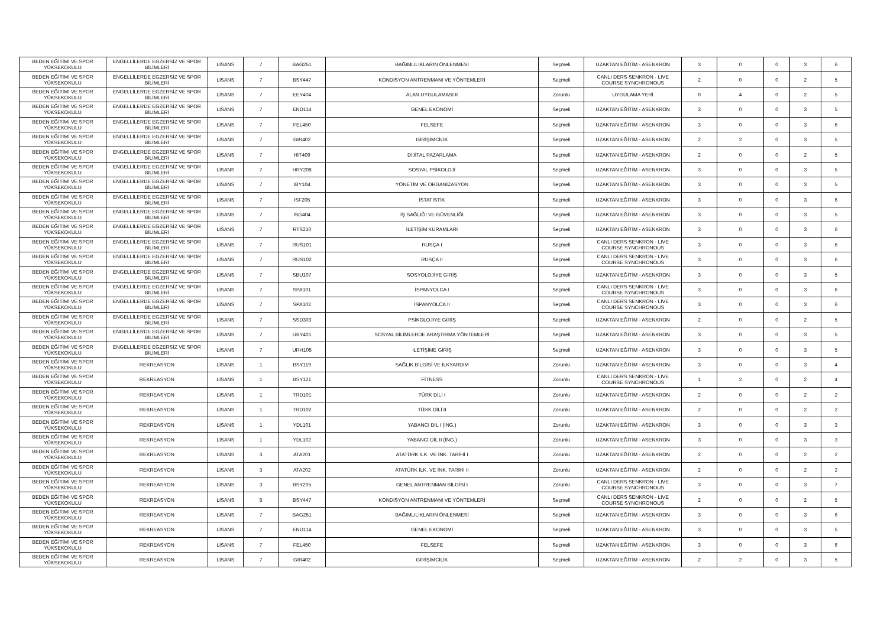| BEDEN EĞİTİMİ VE SPOR YÜKSEKOKULU | ENGELLİLERDE EGZERSİZ VE SPOR BİLİMLERİ | LİSANS | 7 | BAG251 | BAĞIMLILIKLARIN ÖNLENMESİ | Seçmeli | UZAKTAN EĞİTİM - ASENKRON | 3 | 0 | 0 | 3 | 6 |
| BEDEN EĞİTİMİ VE SPOR YÜKSEKOKULU | ENGELLİLERDE EGZERSİZ VE SPOR BİLİMLERİ | LİSANS | 7 | BSY447 | KONDİSYON ANTRENMANI VE YÖNTEMLERİ | Seçmeli | CANLI DERS SENKRON - LIVE COURSE SYNCHRONOUS | 2 | 0 | 0 | 2 | 5 |
| BEDEN EĞİTİMİ VE SPOR YÜKSEKOKULU | ENGELLİLERDE EGZERSİZ VE SPOR BİLİMLERİ | LİSANS | 7 | EEY404 | ALAN UYGULAMASI II | Zorunlu | UYGULAMA YERİ | 0 | 4 | 0 | 2 | 5 |
| BEDEN EĞİTİMİ VE SPOR YÜKSEKOKULU | ENGELLİLERDE EGZERSİZ VE SPOR BİLİMLERİ | LİSANS | 7 | END114 | GENEL EKONOMİ | Seçmeli | UZAKTAN EĞİTİM - ASENKRON | 3 | 0 | 0 | 3 | 5 |
| BEDEN EĞİTİMİ VE SPOR YÜKSEKOKULU | ENGELLİLERDE EGZERSİZ VE SPOR BİLİMLERİ | LİSANS | 7 | FEL450 | FELSEFE | Seçmeli | UZAKTAN EĞİTİM - ASENKRON | 3 | 0 | 0 | 3 | 6 |
| BEDEN EĞİTİMİ VE SPOR YÜKSEKOKULU | ENGELLİLERDE EGZERSİZ VE SPOR BİLİMLERİ | LİSANS | 7 | GIR402 | GİRİŞİMCİLİK | Seçmeli | UZAKTAN EĞİTİM - ASENKRON | 2 | 2 | 0 | 3 | 5 |
| BEDEN EĞİTİMİ VE SPOR YÜKSEKOKULU | ENGELLİLERDE EGZERSİZ VE SPOR BİLİMLERİ | LİSANS | 7 | HIT409 | DİJİTAL PAZARLAMA | Seçmeli | UZAKTAN EĞİTİM - ASENKRON | 2 | 0 | 0 | 2 | 5 |
| BEDEN EĞİTİMİ VE SPOR YÜKSEKOKULU | ENGELLİLERDE EGZERSİZ VE SPOR BİLİMLERİ | LİSANS | 7 | HRY208 | SOSYAL PSİKOLOJİ | Seçmeli | UZAKTAN EĞİTİM - ASENKRON | 3 | 0 | 0 | 3 | 5 |
| BEDEN EĞİTİMİ VE SPOR YÜKSEKOKULU | ENGELLİLERDE EGZERSİZ VE SPOR BİLİMLERİ | LİSANS | 7 | IBY104 | YÖNETİM VE ORGANİZASYON | Seçmeli | UZAKTAN EĞİTİM - ASENKRON | 3 | 0 | 0 | 3 | 5 |
| BEDEN EĞİTİMİ VE SPOR YÜKSEKOKULU | ENGELLİLERDE EGZERSİZ VE SPOR BİLİMLERİ | LİSANS | 7 | ISF205 | İSTATİSTİK | Seçmeli | UZAKTAN EĞİTİM - ASENKRON | 3 | 0 | 0 | 3 | 6 |
| BEDEN EĞİTİMİ VE SPOR YÜKSEKOKULU | ENGELLİLERDE EGZERSİZ VE SPOR BİLİMLERİ | LİSANS | 7 | ISG404 | İŞ SAĞLIĞI VE GÜVENLİĞİ | Seçmeli | UZAKTAN EĞİTİM - ASENKRON | 3 | 0 | 0 | 3 | 5 |
| BEDEN EĞİTİMİ VE SPOR YÜKSEKOKULU | ENGELLİLERDE EGZERSİZ VE SPOR BİLİMLERİ | LİSANS | 7 | RTS210 | İLETİŞİM KURAMLARI | Seçmeli | UZAKTAN EĞİTİM - ASENKRON | 3 | 0 | 0 | 3 | 6 |
| BEDEN EĞİTİMİ VE SPOR YÜKSEKOKULU | ENGELLİLERDE EGZERSİZ VE SPOR BİLİMLERİ | LİSANS | 7 | RUS101 | RUSÇA I | Seçmeli | CANLI DERS SENKRON - LIVE COURSE SYNCHRONOUS | 3 | 0 | 0 | 3 | 6 |
| BEDEN EĞİTİMİ VE SPOR YÜKSEKOKULU | ENGELLİLERDE EGZERSİZ VE SPOR BİLİMLERİ | LİSANS | 7 | RUS102 | RUSÇA II | Seçmeli | CANLI DERS SENKRON - LIVE COURSE SYNCHRONOUS | 3 | 0 | 0 | 3 | 6 |
| BEDEN EĞİTİMİ VE SPOR YÜKSEKOKULU | ENGELLİLERDE EGZERSİZ VE SPOR BİLİMLERİ | LİSANS | 7 | SBU107 | SOSYOLOJİYE GİRİŞ | Seçmeli | UZAKTAN EĞİTİM - ASENKRON | 3 | 0 | 0 | 3 | 5 |
| BEDEN EĞİTİMİ VE SPOR YÜKSEKOKULU | ENGELLİLERDE EGZERSİZ VE SPOR BİLİMLERİ | LİSANS | 7 | SPA101 | İSPANYOLCA I | Seçmeli | CANLI DERS SENKRON - LIVE COURSE SYNCHRONOUS | 3 | 0 | 0 | 3 | 6 |
| BEDEN EĞİTİMİ VE SPOR YÜKSEKOKULU | ENGELLİLERDE EGZERSİZ VE SPOR BİLİMLERİ | LİSANS | 7 | SPA102 | İSPANYOLCA II | Seçmeli | CANLI DERS SENKRON - LIVE COURSE SYNCHRONOUS | 3 | 0 | 0 | 3 | 6 |
| BEDEN EĞİTİMİ VE SPOR YÜKSEKOKULU | ENGELLİLERDE EGZERSİZ VE SPOR BİLİMLERİ | LİSANS | 7 | SSD303 | PSİKOLOJİYE GİRİŞ | Seçmeli | UZAKTAN EĞİTİM - ASENKRON | 2 | 0 | 0 | 2 | 5 |
| BEDEN EĞİTİMİ VE SPOR YÜKSEKOKULU | ENGELLİLERDE EGZERSİZ VE SPOR BİLİMLERİ | LİSANS | 7 | UBY401 | SOSYAL BİLİMLERDE ARAŞTIRMA YÖNTEMLERİ | Seçmeli | UZAKTAN EĞİTİM - ASENKRON | 3 | 0 | 0 | 3 | 5 |
| BEDEN EĞİTİMİ VE SPOR YÜKSEKOKULU | ENGELLİLERDE EGZERSİZ VE SPOR BİLİMLERİ | LİSANS | 7 | URH105 | İLETİŞİME GİRİŞ | Seçmeli | UZAKTAN EĞİTİM - ASENKRON | 3 | 0 | 0 | 3 | 5 |
| BEDEN EĞİTİMİ VE SPOR YÜKSEKOKULU | REKREASYON | LİSANS | 1 | BSY119 | SAĞLIK BİLGİSİ VE İLKYARDIM | Zorunlu | UZAKTAN EĞİTİM - ASENKRON | 3 | 0 | 0 | 3 | 4 |
| BEDEN EĞİTİMİ VE SPOR YÜKSEKOKULU | REKREASYON | LİSANS | 1 | BSY121 | FİTNESS | Zorunlu | CANLI DERS SENKRON - LIVE COURSE SYNCHRONOUS | 1 | 2 | 0 | 2 | 4 |
| BEDEN EĞİTİMİ VE SPOR YÜKSEKOKULU | REKREASYON | LİSANS | 1 | TRD101 | TÜRK DİLİ I | Zorunlu | UZAKTAN EĞİTİM - ASENKRON | 2 | 0 | 0 | 2 | 2 |
| BEDEN EĞİTİMİ VE SPOR YÜKSEKOKULU | REKREASYON | LİSANS | 1 | TRD102 | TÜRK DİLİ II | Zorunlu | UZAKTAN EĞİTİM - ASENKRON | 2 | 0 | 0 | 2 | 2 |
| BEDEN EĞİTİMİ VE SPOR YÜKSEKOKULU | REKREASYON | LİSANS | 1 | YDL101 | YABANCI DİL I (İNG.) | Zorunlu | UZAKTAN EĞİTİM - ASENKRON | 3 | 0 | 0 | 3 | 3 |
| BEDEN EĞİTİMİ VE SPOR YÜKSEKOKULU | REKREASYON | LİSANS | 1 | YDL102 | YABANCI DİL II (İNG.) | Zorunlu | UZAKTAN EĞİTİM - ASENKRON | 3 | 0 | 0 | 3 | 3 |
| BEDEN EĞİTİMİ VE SPOR YÜKSEKOKULU | REKREASYON | LİSANS | 3 | ATA201 | ATATÜRK İLK. VE İNK. TARİHİ I | Zorunlu | UZAKTAN EĞİTİM - ASENKRON | 2 | 0 | 0 | 2 | 2 |
| BEDEN EĞİTİMİ VE SPOR YÜKSEKOKULU | REKREASYON | LİSANS | 3 | ATA202 | ATATÜRK İLK. VE İNK. TARİHİ II | Zorunlu | UZAKTAN EĞİTİM - ASENKRON | 2 | 0 | 0 | 2 | 2 |
| BEDEN EĞİTİMİ VE SPOR YÜKSEKOKULU | REKREASYON | LİSANS | 3 | BSY205 | GENEL ANTRENMAN BİLGİSİ I | Zorunlu | CANLI DERS SENKRON - LIVE COURSE SYNCHRONOUS | 3 | 0 | 0 | 3 | 7 |
| BEDEN EĞİTİMİ VE SPOR YÜKSEKOKULU | REKREASYON | LİSANS | 5 | BSY447 | KONDİSYON ANTRENMANI VE YÖNTEMLERİ | Seçmeli | CANLI DERS SENKRON - LIVE COURSE SYNCHRONOUS | 2 | 0 | 0 | 2 | 5 |
| BEDEN EĞİTİMİ VE SPOR YÜKSEKOKULU | REKREASYON | LİSANS | 7 | BAG251 | BAĞIMLILIKLARIN ÖNLENMESİ | Seçmeli | UZAKTAN EĞİTİM - ASENKRON | 3 | 0 | 0 | 3 | 6 |
| BEDEN EĞİTİMİ VE SPOR YÜKSEKOKULU | REKREASYON | LİSANS | 7 | END114 | GENEL EKONOMİ | Seçmeli | UZAKTAN EĞİTİM - ASENKRON | 3 | 0 | 0 | 3 | 5 |
| BEDEN EĞİTİMİ VE SPOR YÜKSEKOKULU | REKREASYON | LİSANS | 7 | FEL450 | FELSEFE | Seçmeli | UZAKTAN EĞİTİM - ASENKRON | 3 | 0 | 0 | 3 | 6 |
| BEDEN EĞİTİMİ VE SPOR YÜKSEKOKULU | REKREASYON | LİSANS | 7 | GIR402 | GİRİŞİMCİLİK | Seçmeli | UZAKTAN EĞİTİM - ASENKRON | 2 | 2 | 0 | 3 | 5 |